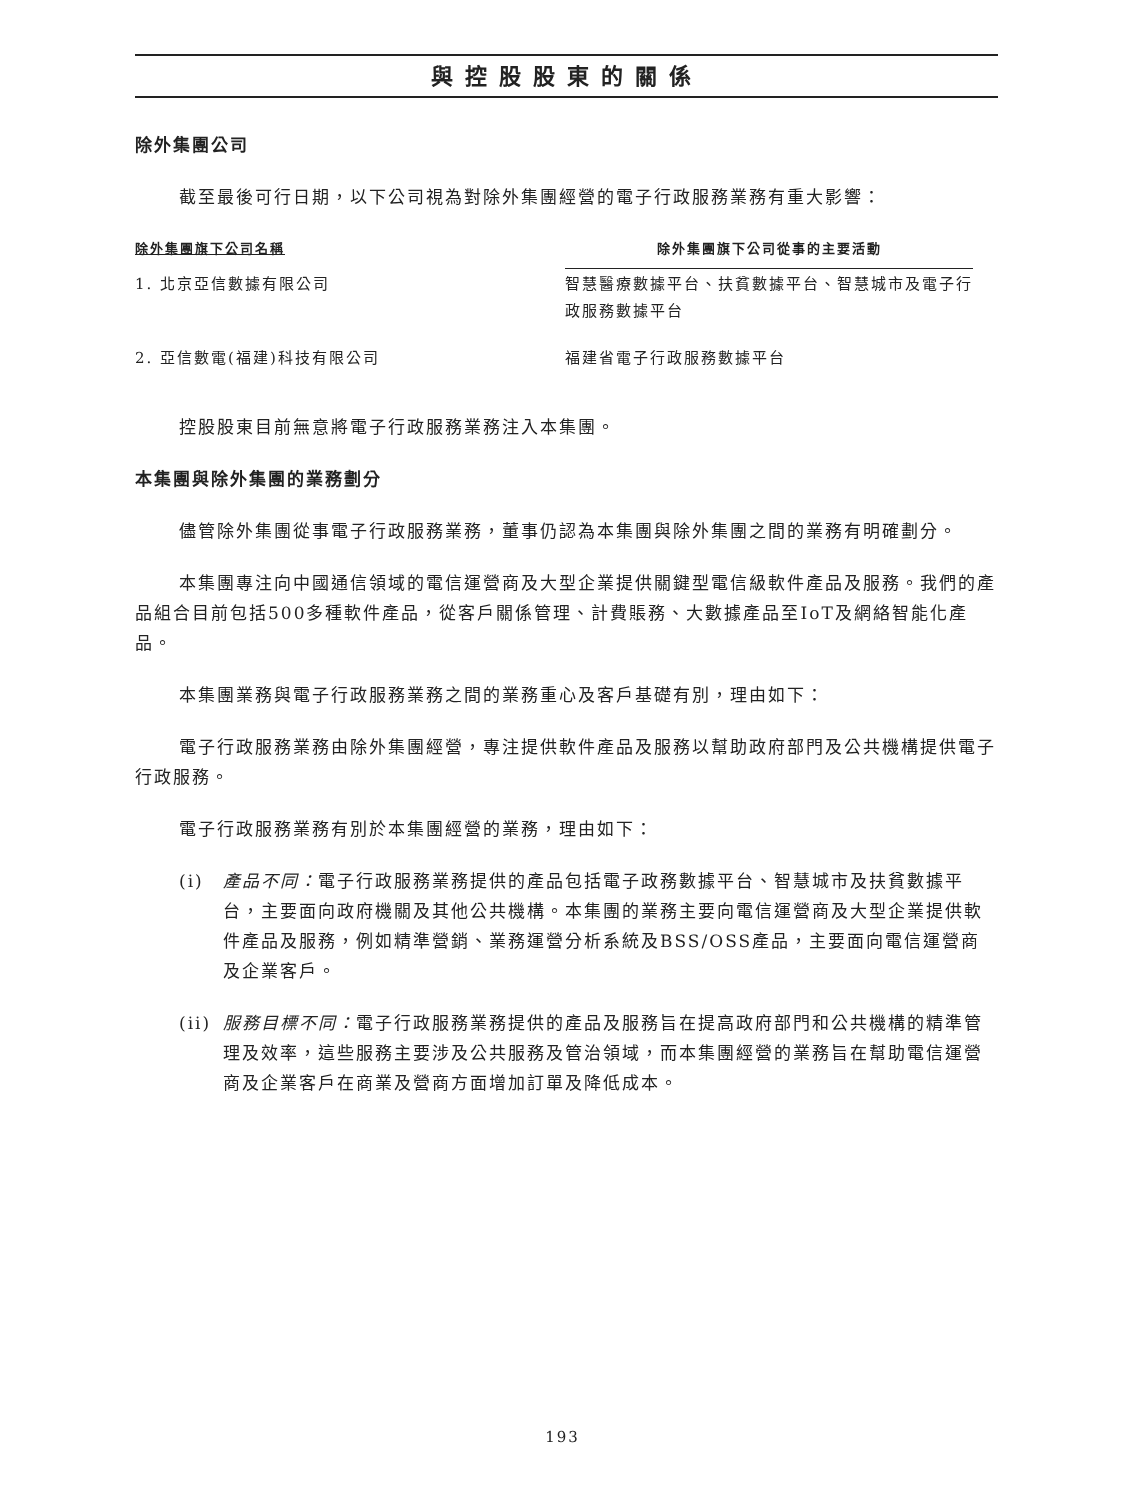與控股股東的關係
除外集團公司
截至最後可行日期，以下公司視為對除外集團經營的電子行政服務業務有重大影響：
| 除外集團旗下公司名稱 | 除外集團旗下公司從事的主要活動 |
| --- | --- |
| 1. 北京亞信數據有限公司 | 智慧醫療數據平台、扶貧數據平台、智慧城市及電子行政服務數據平台 |
| 2. 亞信數電(福建)科技有限公司 | 福建省電子行政服務數據平台 |
控股股東目前無意將電子行政服務業務注入本集團。
本集團與除外集團的業務劃分
儘管除外集團從事電子行政服務業務，董事仍認為本集團與除外集團之間的業務有明確劃分。
本集團專注向中國通信領域的電信運營商及大型企業提供關鍵型電信級軟件產品及服務。我們的產品組合目前包括500多種軟件產品，從客戶關係管理、計費賬務、大數據產品至IoT及網絡智能化產品。
本集團業務與電子行政服務業務之間的業務重心及客戶基礎有別，理由如下：
電子行政服務業務由除外集團經營，專注提供軟件產品及服務以幫助政府部門及公共機構提供電子行政服務。
電子行政服務業務有別於本集團經營的業務，理由如下：
(i) 產品不同：電子行政服務業務提供的產品包括電子政務數據平台、智慧城市及扶貧數據平台，主要面向政府機關及其他公共機構。本集團的業務主要向電信運營商及大型企業提供軟件產品及服務，例如精準營銷、業務運營分析系統及BSS/OSS產品，主要面向電信運營商及企業客戶。
(ii) 服務目標不同：電子行政服務業務提供的產品及服務旨在提高政府部門和公共機構的精準管理及效率，這些服務主要涉及公共服務及管治領域，而本集團經營的業務旨在幫助電信運營商及企業客戶在商業及營商方面增加訂單及降低成本。
193